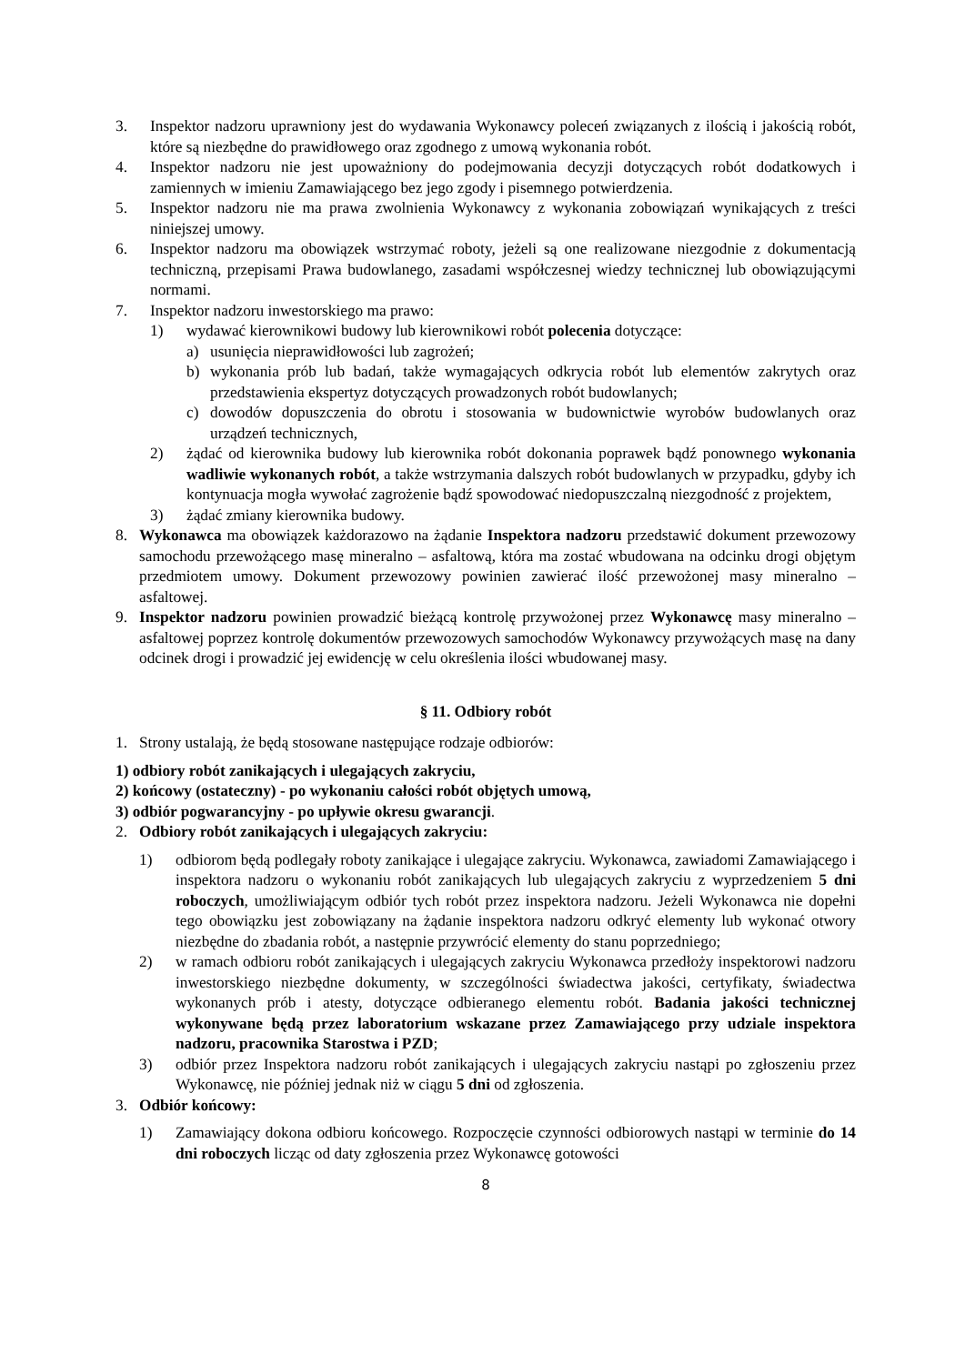3. Inspektor nadzoru uprawniony jest do wydawania Wykonawcy poleceń związanych z ilością i jakością robót, które są niezbędne do prawidłowego oraz zgodnego z umową wykonania robót.
4. Inspektor nadzoru nie jest upoważniony do podejmowania decyzji dotyczących robót dodatkowych i zamiennych w imieniu Zamawiającego bez jego zgody i pisemnego potwierdzenia.
5. Inspektor nadzoru nie ma prawa zwolnienia Wykonawcy z wykonania zobowiązań wynikających z treści niniejszej umowy.
6. Inspektor nadzoru ma obowiązek wstrzymać roboty, jeżeli są one realizowane niezgodnie z dokumentacją techniczną, przepisami Prawa budowlanego, zasadami współczesnej wiedzy technicznej lub obowiązującymi normami.
7. Inspektor nadzoru inwestorskiego ma prawo:
1) wydawać kierownikowi budowy lub kierownikowi robót polecenia dotyczące:
a) usunięcia nieprawidłowości lub zagrożeń;
b) wykonania prób lub badań, także wymagających odkrycia robót lub elementów zakrytych oraz przedstawienia ekspertyz dotyczących prowadzonych robót budowlanych;
c) dowodów dopuszczenia do obrotu i stosowania w budownictwie wyrobów budowlanych oraz urządzeń technicznych,
2) żądać od kierownika budowy lub kierownika robót dokonania poprawek bądź ponownego wykonania wadliwie wykonanych robót, a także wstrzymania dalszych robót budowlanych w przypadku, gdyby ich kontynuacja mogła wywołać zagrożenie bądź spowodować niedopuszczalną niezgodność z projektem,
3) żądać zmiany kierownika budowy.
8. Wykonawca ma obowiązek każdorazowo na żądanie Inspektora nadzoru przedstawić dokument przewozowy samochodu przewożącego masę mineralno – asfaltową, która ma zostać wbudowana na odcinku drogi objętym przedmiotem umowy. Dokument przewozowy powinien zawierać ilość przewożonej masy mineralno – asfaltowej.
9. Inspektor nadzoru powinien prowadzić bieżącą kontrolę przywożonej przez Wykonawcę masy mineralno – asfaltowej poprzez kontrolę dokumentów przewozowych samochodów Wykonawcy przywożących masę na dany odcinek drogi i prowadzić jej ewidencję w celu określenia ilości wbudowanej masy.
§ 11. Odbiory robót
1. Strony ustalają, że będą stosowane następujące rodzaje odbiorów:
1) odbiory robót zanikających i ulegających zakryciu,
2) końcowy (ostateczny) - po wykonaniu całości robót objętych umową,
3) odbiór pogwarancyjny - po upływie okresu gwarancji.
2. Odbiory robót zanikających i ulegających zakryciu:
1) odbiorom będą podlegały roboty zanikające i ulegające zakryciu. Wykonawca, zawiadomi Zamawiającego i inspektora nadzoru o wykonaniu robót zanikających lub ulegających zakryciu z wyprzedzeniem 5 dni roboczych, umożliwiającym odbiór tych robót przez inspektora nadzoru. Jeżeli Wykonawca nie dopełni tego obowiązku jest zobowiązany na żądanie inspektora nadzoru odkryć elementy lub wykonać otwory niezbędne do zbadania robót, a następnie przywrócić elementy do stanu poprzedniego;
2) w ramach odbioru robót zanikających i ulegających zakryciu Wykonawca przedłoży inspektorowi nadzoru inwestorskiego niezbędne dokumenty, w szczególności świadectwa jakości, certyfikaty, świadectwa wykonanych prób i atesty, dotyczące odbieranego elementu robót. Badania jakości technicznej wykonywane będą przez laboratorium wskazane przez Zamawiającego przy udziale inspektora nadzoru, pracownika Starostwa i PZD;
3) odbiór przez Inspektora nadzoru robót zanikających i ulegających zakryciu nastąpi po zgłoszeniu przez Wykonawcę, nie później jednak niż w ciągu 5 dni od zgłoszenia.
3. Odbiór końcowy:
1) Zamawiający dokona odbioru końcowego. Rozpoczęcie czynności odbiorowych nastąpi w terminie do 14 dni roboczych licząc od daty zgłoszenia przez Wykonawcę gotowości
8